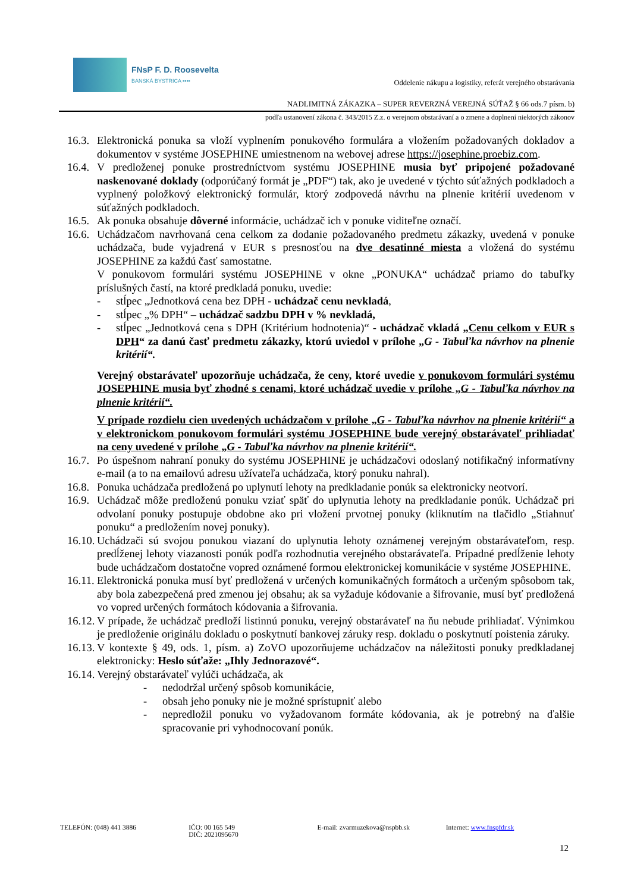FNsP F. D. Roosevelta
BANSKÁ BYSTRICA ▪▪▪▪
Oddelenie nákupu a logistiky, referát verejného obstarávania
NADLIMITNÁ ZÁKAZKA – SUPER REVERZNÁ VEREJNÁ SÚŤAŽ § 66 ods.7 písm. b)
podľa ustanovení zákona č. 343/2015 Z.z. o verejnom obstarávaní a o zmene a doplnení niektorých zákonov
16.3.
Elektronická ponuka sa vloží vyplnením ponukového formulára a vložením požadovaných dokladov a dokumentov v systéme JOSEPHINE umiestnenom na webovej adrese https://josephine.proebiz.com.
16.4.
V predloženej ponuke prostredníctvom systému JOSEPHINE musia byť pripojené požadované naskenované doklady (odporúčaný formát je „PDF“) tak, ako je uvedené v týchto súťažných podkladoch a vyplnený položkový elektronický formulár, ktorý zodpovedá návrhu na plnenie kritérií uvedenom v súťažných podkladoch.
16.5.
Ak ponuka obsahuje dôverné informácie, uchádzač ich v ponuke viditeľne označí.
16.6.
Uchádzačom navrhovaná cena celkom za dodanie požadovaného predmetu zákazky, uvedená v ponuke uchádzača, bude vyjadrená v EUR s presnosťou na dve desatinné miesta a vložená do systému JOSEPHINE za každú časť samostatne.
V ponukovom formulári systému JOSEPHINE v okne „PONUKA“ uchádzač priamo do tabuľky príslušných častí, na ktoré predkladá ponuku, uvedie:
- stĺpec „Jednotková cena bez DPH - uchádzač cenu nevkladá,
- stĺpec „% DPH“ – uchádzač sadzbu DPH v % nevkladá,
- stĺpec „Jednotková cena s DPH (Kritérium hodnotenia)“ - uchádzač vkladá „Cenu celkom v EUR s DPH“ za danú časť predmetu zákazky, ktorú uviedol v prílohe „G - Tabuľka návrhov na plnenie kritérií“.
Verejný obstarávateľ upozorňuje uchádzača, že ceny, ktoré uvedie v ponukovom formulári systému JOSEPHINE musia byť zhodné s cenami, ktoré uchádzač uvedie v prílohe „G - Tabuľka návrhov na plnenie kritérií“.
V prípade rozdielu cien uvedených uchádzačom v prílohe „G - Tabuľka návrhov na plnenie kritérií“ a v elektronickom ponukovom formulári systému JOSEPHINE bude verejný obstarávateľ prihliadať na ceny uvedené v prílohe „G - Tabuľka návrhov na plnenie kritérií“.
16.7.
Po úspešnom nahraní ponuky do systému JOSEPHINE je uchádzačovi odoslaný notifikačný informatívny e-mail (a to na emailovú adresu užívateľa uchádzača, ktorý ponuku nahral).
16.8.
Ponuka uchádzača predložená po uplynutí lehoty na predkladanie ponúk sa elektronicky neotvorí.
16.9.
Uchádzač môže predloženú ponuku vziať späť do uplynutia lehoty na predkladanie ponúk. Uchádzač pri odvolaní ponuky postupuje obdobne ako pri vložení prvotnej ponuky (kliknutím na tlačidlo „Stiahnuť ponuku“ a predložením novej ponuky).
16.10.
Uchádzači sú svojou ponukou viazaní do uplynutia lehoty oznámenej verejným obstarávateľom, resp. predĺženej lehoty viazanosti ponúk podľa rozhodnutia verejného obstarávateľa. Prípadné predĺženie lehoty bude uchádzačom dostatočne vopred oznámené formou elektronickej komunikácie v systéme JOSEPHINE.
16.11.
Elektronická ponuka musí byť predložená v určených komunikačných formátoch a určeným spôsobom tak, aby bola zabezpečená pred zmenou jej obsahu; ak sa vyžaduje kódovanie a šifrovanie, musí byť predložená vo vopred určených formátoch kódovania a šifrovania.
16.12.
V prípade, že uchádzač predloží listinnú ponuku, verejný obstarávateľ na ňu nebude prihliadať. Výnimkou je predloženie originálu dokladu o poskytnutí bankovej záruky resp. dokladu o poskytnutí poistenia záruky.
16.13.
V kontexte § 49, ods. 1, písm. a) ZoVO upozorňujeme uchádzačov na náležitosti ponuky predkladanej elektronicky: Heslo súťaže: „Ihly Jednorazové“.
16.14.
Verejný obstarávateľ vylúči uchádzača, ak
- nedodržal určený spôsob komunikácie,
- obsah jeho ponuky nie je možné sprístupniť alebo
- nepredložil ponuku vo vyžadovanom formáte kódovania, ak je potrebný na ďalšie spracovanie pri vyhodnocovaní ponúk.
TELEFÓN: (048) 441 3886 IČO: 00 165 549
DIČ: 2021095670
E-mail: zvarmuzekova@nspbb.sk Internet: www.fnspfdr.sk
12